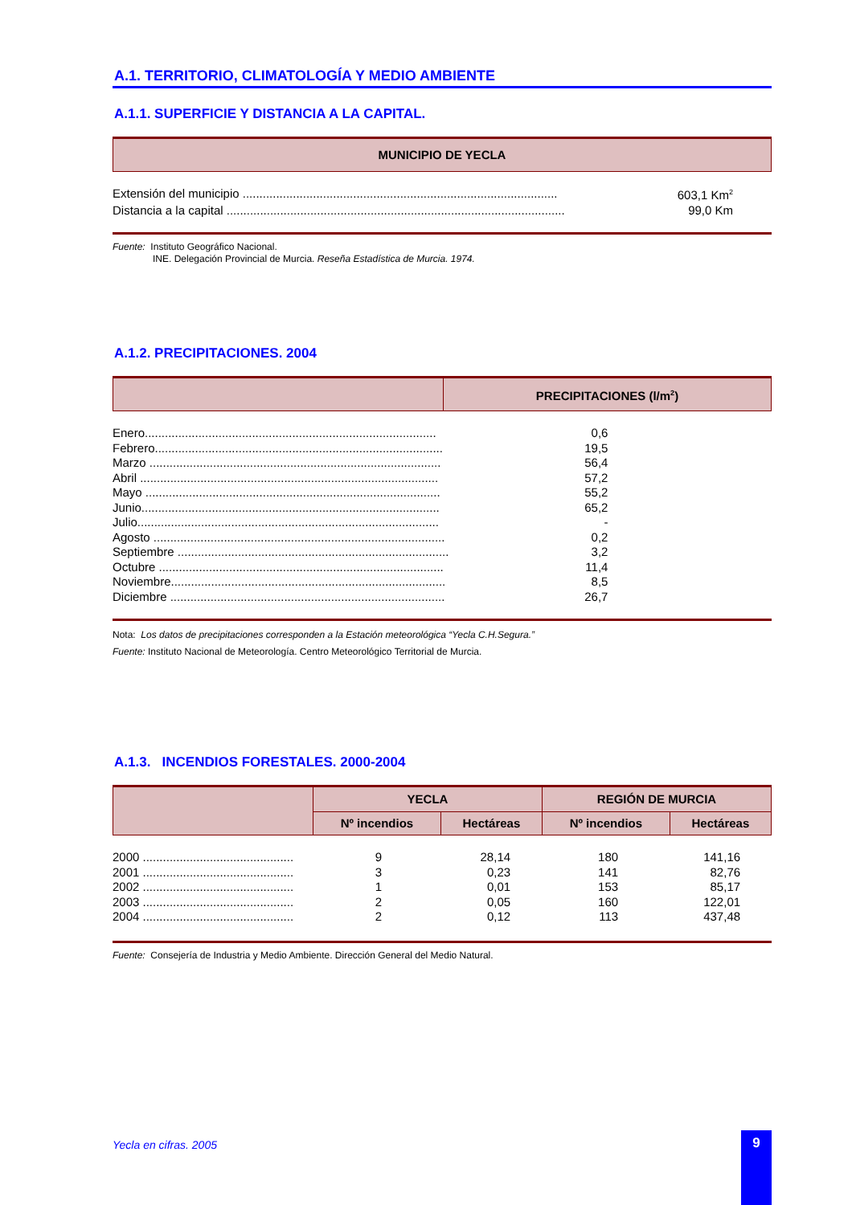A.1. TERRITORIO, CLIMATOLOGÍA Y MEDIO AMBIENTE
A.1.1. SUPERFICIE Y DISTANCIA A LA CAPITAL.
MUNICIPIO DE YECLA
| Extensión del municipio .............................................................................................. | 603,1 Km<sup>2</sup> |
| Distancia a la capital ..................................................................................................... | 99,0 Km |
Fuente: Instituto Geográfico Nacional.
INE. Delegación Provincial de Murcia. Reseña Estadística de Murcia. 1974.
A.1.2. PRECIPITACIONES. 2004
| | PRECIPITACIONES (l/m<sup>2</sup>) |
| Enero....................................................................................... | 0,6 | |
| Febrero...................................................................................... | 19,5 | |
| Marzo ....................................................................................... | 56,4 | |
| Abril ......................................................................................... | 57,2 | |
| Mayo ........................................................................................ | 55,2 | |
| Junio......................................................................................... | 65,2 | |
| Julio.......................................................................................... | - | |
| Agosto ....................................................................................... | 0,2 | |
| Septiembre ................................................................................. | 3,2 | |
| Octubre ..................................................................................... | 11,4 | |
| Noviembre.................................................................................. | 8,5 | |
| Diciembre .................................................................................. | 26,7 | |
Nota: Los datos de precipitaciones corresponden a la Estación meteorológica “Yecla C.H.Segura.”
Fuente: Instituto Nacional de Meteorología. Centro Meteorológico Territorial de Murcia.
A.1.3. INCENDIOS FORESTALES. 2000-2004
| | YECLA | | REGIÓN DE MURCIA | |
| | Nº incendios | Hectáreas | Nº incendios | Hectáreas |
| 2000 ............................................. | 9 | 28,14 | 180 | 141,16 | |
| 2001 ............................................. | 3 | 0,23 | 141 | 82,76 | |
| 2002 ............................................. | 1 | 0,01 | 153 | 85,17 | |
| 2003 ............................................. | 2 | 0,05 | 160 | 122,01 | |
| 2004 ............................................. | 2 | 0,12 | 113 | 437,48 | |
Fuente: Consejería de Industria y Medio Ambiente. Dirección General del Medio Natural.
Yecla en cifras. 2005
9